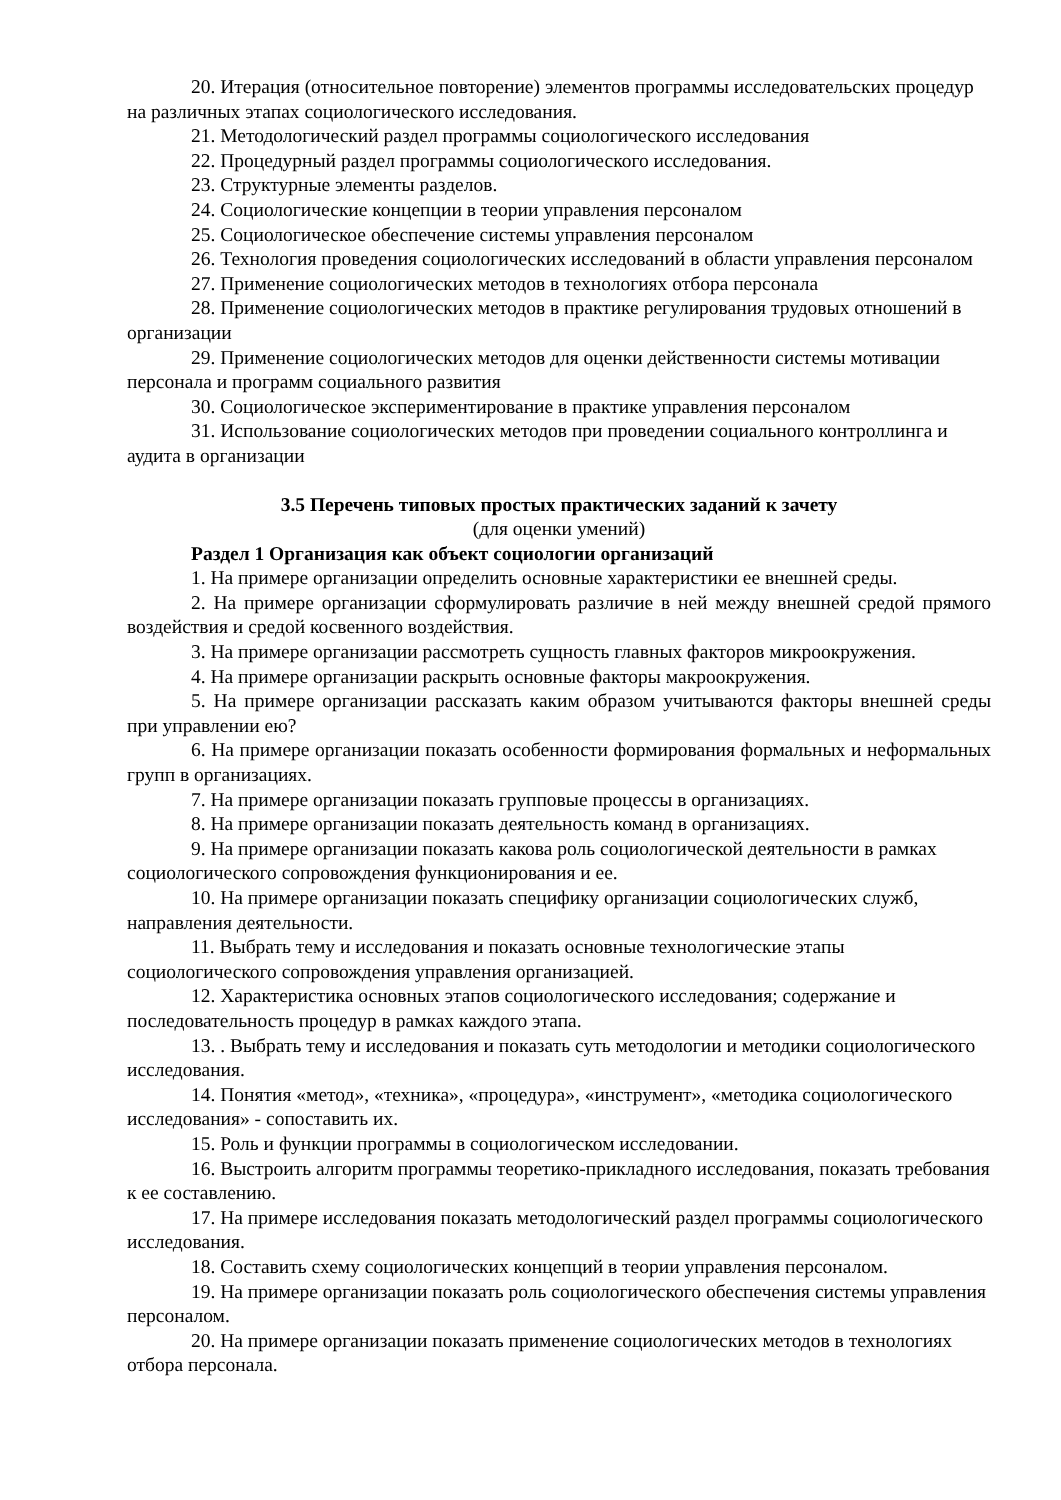20. Итерация (относительное повторение) элементов программы исследовательских процедур на различных этапах социологического исследования.
21. Методологический раздел программы социологического исследования
22. Процедурный раздел программы социологического исследования.
23. Структурные элементы разделов.
24. Социологические концепции в теории управления персоналом
25. Социологическое обеспечение системы управления персоналом
26. Технология проведения социологических исследований в области управления персоналом
27. Применение социологических методов в технологиях отбора персонала
28. Применение социологических методов в практике регулирования трудовых отношений в организации
29. Применение социологических методов для оценки действенности системы мотивации персонала и программ социального развития
30. Социологическое экспериментирование в практике управления персоналом
31. Использование социологических методов при проведении социального контроллинга и аудита в организации
3.5 Перечень типовых простых практических заданий к зачету
(для оценки умений)
Раздел 1 Организация как объект социологии организаций
1. На примере организации определить основные характеристики ее внешней среды.
2. На примере организации сформулировать различие в ней между внешней средой прямого воздействия и средой косвенного воздействия.
3. На примере организации рассмотреть сущность главных факторов микроокружения.
4. На примере организации раскрыть основные факторы макроокружения.
5. На примере организации рассказать каким образом учитываются факторы внешней среды при управлении ею?
6. На примере организации показать особенности формирования формальных и неформальных групп в организациях.
7. На примере организации показать групповые процессы в организациях.
8. На примере организации показать деятельность команд в организациях.
9. На примере организации показать какова роль социологической деятельности в рамках социологического сопровождения функционирования и ее.
10. На примере организации показать специфику организации социологических служб, направления деятельности.
11. Выбрать тему и исследования и показать основные технологические этапы социологического сопровождения управления организацией.
12. Характеристика основных этапов социологического исследования; содержание и последовательность процедур в рамках каждого этапа.
13. . Выбрать тему и исследования и показать суть методологии и методики социологического исследования.
14. Понятия «метод», «техника», «процедура», «инструмент», «методика социологического исследования» - сопоставить их.
15. Роль и функции программы в социологическом исследовании.
16. Выстроить алгоритм программы теоретико-прикладного исследования, показать требования к ее составлению.
17. На примере исследования показать методологический раздел программы социологического исследования.
18. Составить схему социологических концепций в теории управления персоналом.
19. На примере организации показать роль социологического обеспечения системы управления персоналом.
20. На примере организации показать применение социологических методов в технологиях отбора персонала.